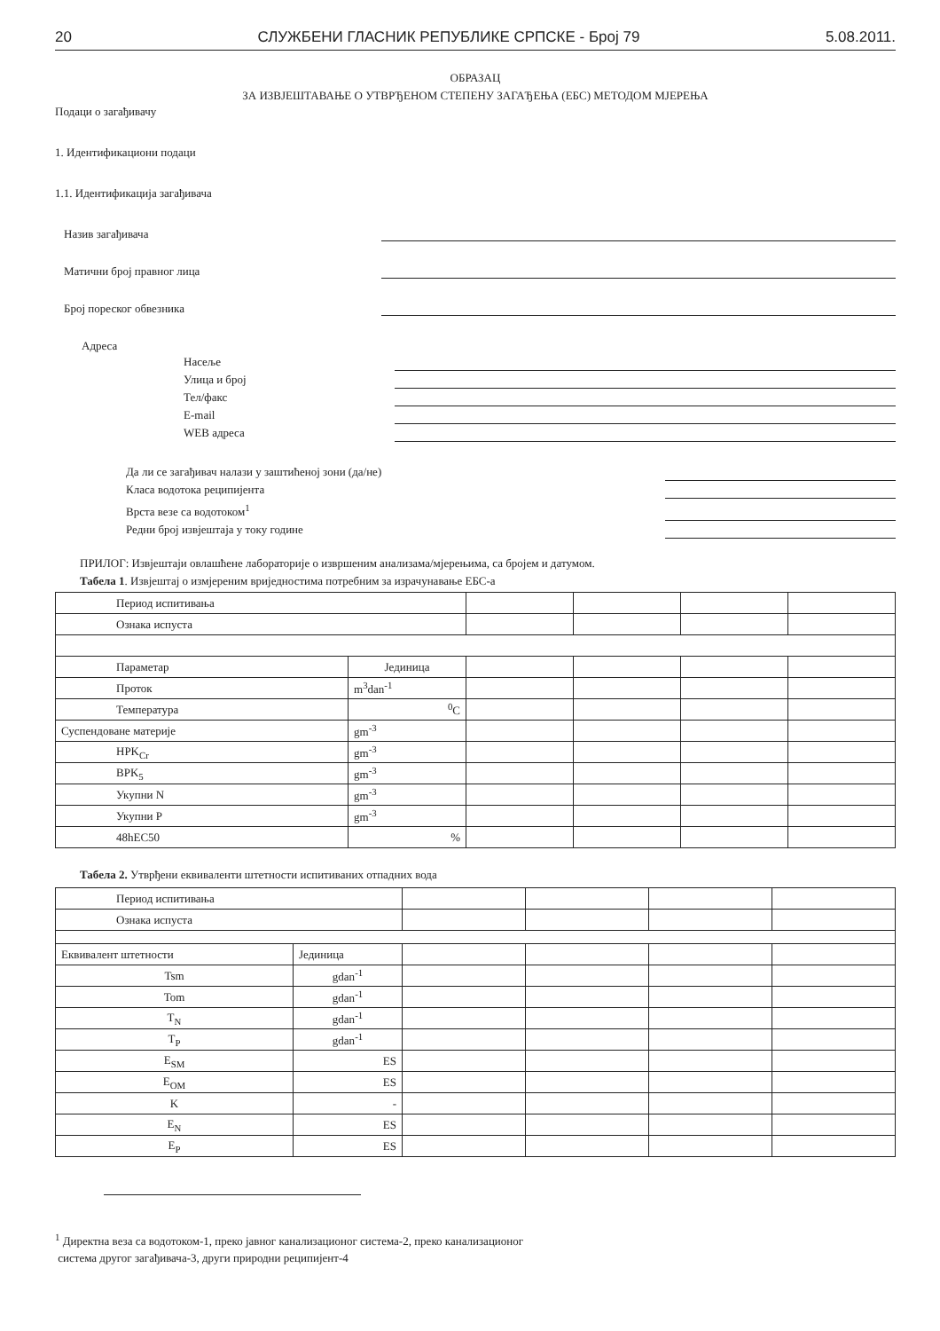20 СЛУЖБЕНИ ГЛАСНИК РЕПУБЛИКЕ СРПСКЕ - Број 79 5.08.2011.
ОБРАЗАЦ
ЗА ИЗВЈЕШТАВАЊЕ О УТВРЂЕНОМ СТЕПЕНУ ЗАГАЂЕЊА (ЕБС) МЕТОДОМ МЈЕРЕЊА
Подаци о загађивачу
1. Идентификациони подаци
1.1. Идентификација загађивача
Назив загађивача
Матични број правног лица
Број пореског обвезника
Адреса
Насеље
Улица и број
Тел/факс
E-mail
WEB адреса
Да ли се загађивач налази у заштићеној зони (да/не)
Класа водотока реципијента
Врста везе са водотоком<sup>1</sup>
Редни број извјештаја у току године
ПРИЛОГ: Извјештаји овлашћене лабораторије о извршеним анализама/мјерењима, са бројем и датумом.
Табела 1. Извјештај о измјереним вриједностима потребним за израчунавање ЕБС-а
| Период испитивања | | | | | |
| Ознака испуста | | | | | |
| Параметар | Јединица | | | | |
| Проток | m<sup>3</sup>dan<sup>-1</sup> | | | | |
| Температура | <sup>0</sup> C | | | | |
| Суспендоване материје | gm<sup>-3</sup> | | | | |
| HPK<sub>Cr</sub> | gm<sup>-3</sup> | | | | |
| BPK<sub>5</sub> | gm<sup>-3</sup> | | | | |
| Укупни N | gm<sup>-3</sup> | | | | |
| Укупни P | gm<sup>-3</sup> | | | | |
| 48hEC50 | % | | | | |
Табела 2. Утврђени еквиваленти штетности испитиваних отпадних вода
| Период испитивања | | | | | |
| Ознака испуста | | | | | |
| Еквивалент штетности | Јединица | | | | |
| Tsm | gdan<sup>-1</sup> | | | | |
| Tom | gdan<sup>-1</sup> | | | | |
| T<sub>N</sub> | gdan<sup>-1</sup> | | | | |
| T<sub>P</sub> | gdan<sup>-1</sup> | | | | |
| E<sub>SM</sub> | ES | | | | |
| E<sub>OM</sub> | ES | | | | |
| K | - | | | | |
| E<sub>N</sub> | ES | | | | |
| E<sub>P</sub> | ES | | | | |
<sup>1</sup> Директна веза са водотоком-1, преко јавног канализационог система-2, преко канализационог
система другог загађивача-3, други природни реципијент-4